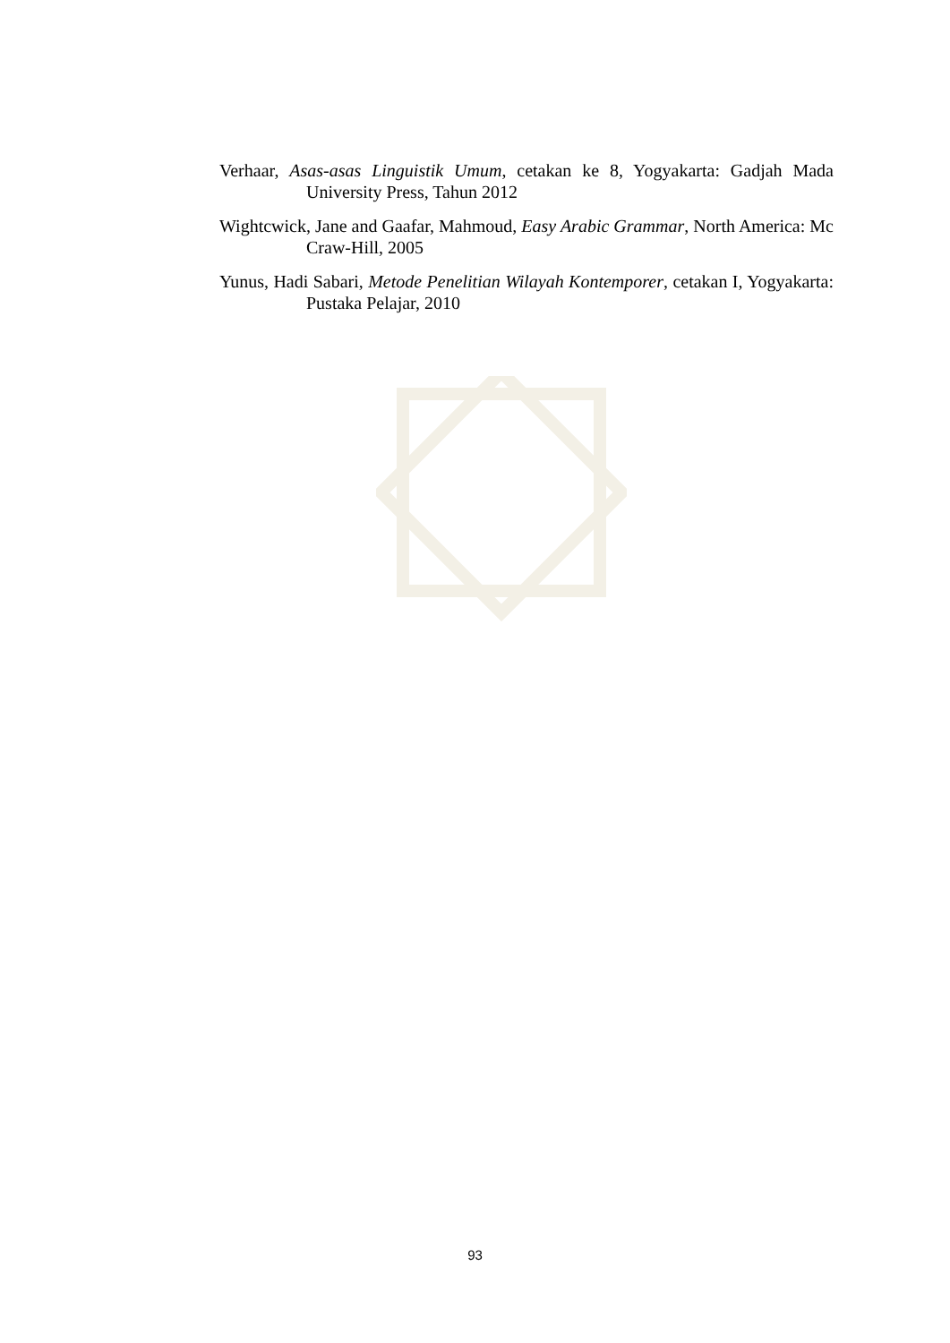Verhaar, Asas-asas Linguistik Umum, cetakan ke 8, Yogyakarta: Gadjah Mada University Press, Tahun 2012
Wightcwick, Jane and Gaafar, Mahmoud, Easy Arabic Grammar, North America: Mc Craw-Hill, 2005
Yunus, Hadi Sabari, Metode Penelitian Wilayah Kontemporer, cetakan I, Yogyakarta: Pustaka Pelajar, 2010
93